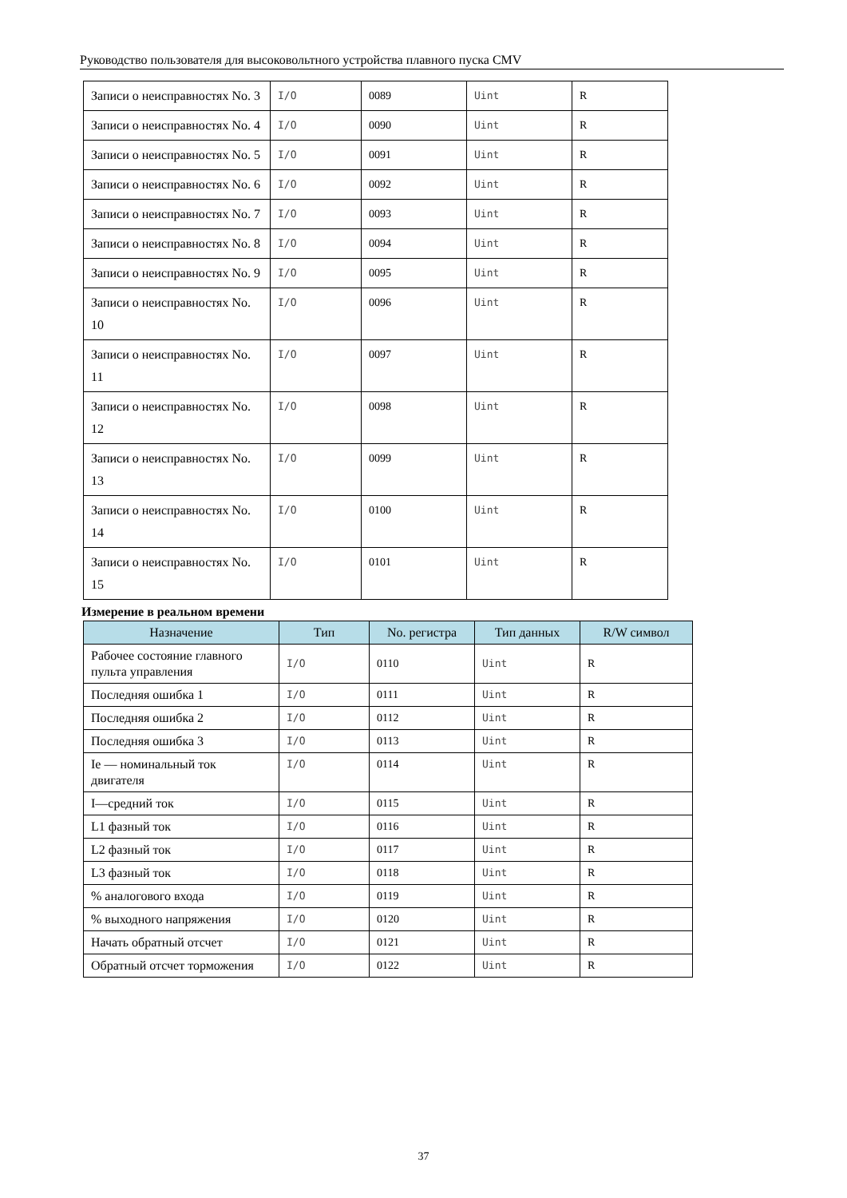Руководство пользователя для высоковольтного устройства плавного пуска CMV
| Записи о неисправностях No. 3 | I/O | 0089 | Uint | R |
| Записи о неисправностях No. 4 | I/O | 0090 | Uint | R |
| Записи о неисправностях No. 5 | I/O | 0091 | Uint | R |
| Записи о неисправностях No. 6 | I/O | 0092 | Uint | R |
| Записи о неисправностях No. 7 | I/O | 0093 | Uint | R |
| Записи о неисправностях No. 8 | I/O | 0094 | Uint | R |
| Записи о неисправностях No. 9 | I/O | 0095 | Uint | R |
| Записи о неисправностях No. 10 | I/O | 0096 | Uint | R |
| Записи о неисправностях No. 11 | I/O | 0097 | Uint | R |
| Записи о неисправностях No. 12 | I/O | 0098 | Uint | R |
| Записи о неисправностях No. 13 | I/O | 0099 | Uint | R |
| Записи о неисправностях No. 14 | I/O | 0100 | Uint | R |
| Записи о неисправностях No. 15 | I/O | 0101 | Uint | R |
Измерение в реальном времени
| Назначение | Тип | No. регистра | Тип данных | R/W символ |
| --- | --- | --- | --- | --- |
| Рабочее состояние главного пульта управления | I/O | 0110 | Uint | R |
| Последняя ошибка 1 | I/O | 0111 | Uint | R |
| Последняя ошибка 2 | I/O | 0112 | Uint | R |
| Последняя ошибка 3 | I/O | 0113 | Uint | R |
| Ie — номинальный ток двигателя | I/O | 0114 | Uint | R |
| I—средний ток | I/O | 0115 | Uint | R |
| L1 фазный ток | I/O | 0116 | Uint | R |
| L2 фазный ток | I/O | 0117 | Uint | R |
| L3 фазный ток | I/O | 0118 | Uint | R |
| % аналогового входа | I/O | 0119 | Uint | R |
| % выходного напряжения | I/O | 0120 | Uint | R |
| Начать обратный отсчет | I/O | 0121 | Uint | R |
| Обратный отсчет торможения | I/O | 0122 | Uint | R |
37